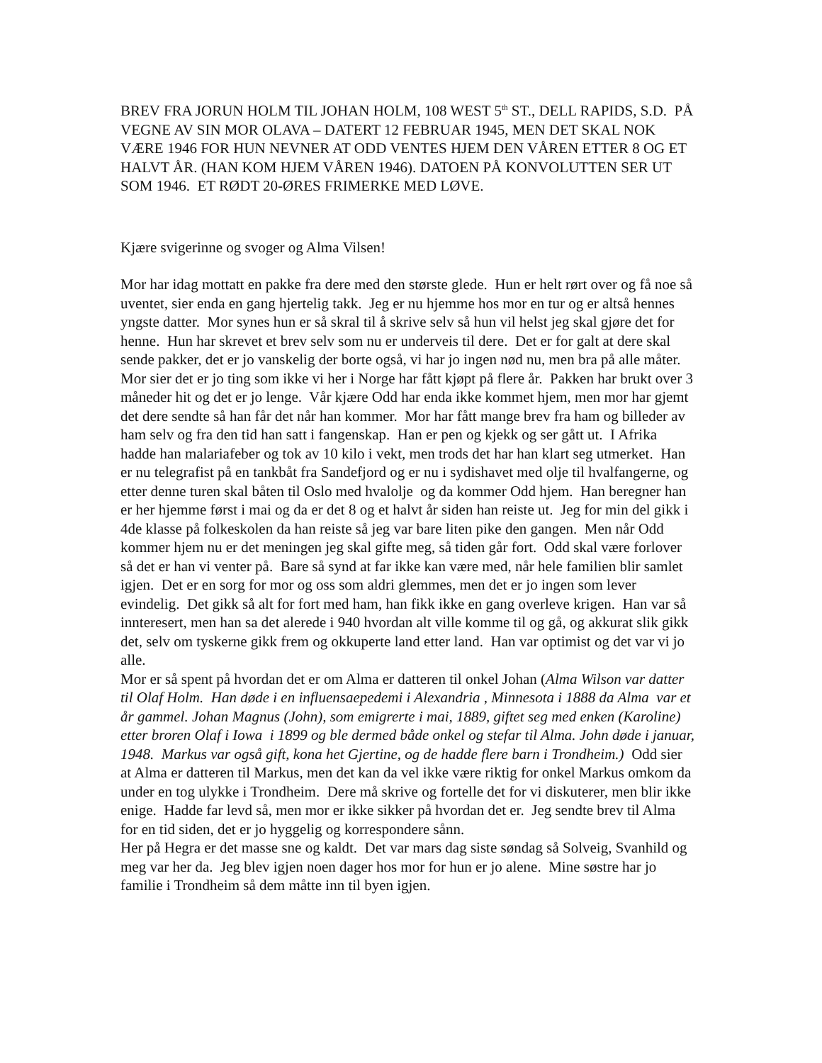BREV FRA JORUN HOLM TIL JOHAN HOLM, 108 WEST 5<sup>th</sup> ST., DELL RAPIDS, S.D. PÅ VEGNE AV SIN MOR OLAVA – DATERT 12 FEBRUAR 1945, MEN DET SKAL NOK VÆRE 1946 FOR HUN NEVNER AT ODD VENTES HJEM DEN VÅREN ETTER 8 OG ET HALVT ÅR. (HAN KOM HJEM VÅREN 1946). DATOEN PÅ KONVOLUTTEN SER UT SOM 1946. ET RØDT 20-ØRES FRIMERKE MED LØVE.
Kjære svigerinne og svoger og Alma Vilsen!
Mor har idag mottatt en pakke fra dere med den største glede. Hun er helt rørt over og få noe så uventet, sier enda en gang hjertelig takk. Jeg er nu hjemme hos mor en tur og er altså hennes yngste datter. Mor synes hun er så skral til å skrive selv så hun vil helst jeg skal gjøre det for henne. Hun har skrevet et brev selv som nu er underveis til dere. Det er for galt at dere skal sende pakker, det er jo vanskelig der borte også, vi har jo ingen nød nu, men bra på alle måter. Mor sier det er jo ting som ikke vi her i Norge har fått kjøpt på flere år. Pakken har brukt over 3 måneder hit og det er jo lenge. Vår kjære Odd har enda ikke kommet hjem, men mor har gjemt det dere sendte så han får det når han kommer. Mor har fått mange brev fra ham og billeder av ham selv og fra den tid han satt i fangenskap. Han er pen og kjekk og ser gått ut. I Afrika hadde han malariafeber og tok av 10 kilo i vekt, men trods det har han klart seg utmerket. Han er nu telegrafist på en tankbåt fra Sandefjord og er nu i sydishavet med olje til hvalfangerne, og etter denne turen skal båten til Oslo med hvalolje og da kommer Odd hjem. Han beregner han er her hjemme først i mai og da er det 8 og et halvt år siden han reiste ut. Jeg for min del gikk i 4de klasse på folkeskolen da han reiste så jeg var bare liten pike den gangen. Men når Odd kommer hjem nu er det meningen jeg skal gifte meg, så tiden går fort. Odd skal være forlover så det er han vi venter på. Bare så synd at far ikke kan være med, når hele familien blir samlet igjen. Det er en sorg for mor og oss som aldri glemmes, men det er jo ingen som lever evindelig. Det gikk så alt for fort med ham, han fikk ikke en gang overleve krigen. Han var så innteresert, men han sa det alerede i 940 hvordan alt ville komme til og gå, og akkurat slik gikk det, selv om tyskerne gikk frem og okkuperte land etter land. Han var optimist og det var vi jo alle.
Mor er så spent på hvordan det er om Alma er datteren til onkel Johan (Alma Wilson var datter til Olaf Holm. Han døde i en influensaepedemi i Alexandria , Minnesota i 1888 da Alma var et år gammel. Johan Magnus (John), som emigrerte i mai, 1889, giftet seg med enken (Karoline) etter broren Olaf i Iowa i 1899 og ble dermed både onkel og stefar til Alma. John døde i januar, 1948. Markus var også gift, kona het Gjertine, og de hadde flere barn i Trondheim.) Odd sier at Alma er datteren til Markus, men det kan da vel ikke være riktig for onkel Markus omkom da under en tog ulykke i Trondheim. Dere må skrive og fortelle det for vi diskuterer, men blir ikke enige. Hadde far levd så, men mor er ikke sikker på hvordan det er. Jeg sendte brev til Alma for en tid siden, det er jo hyggelig og korrespondere sånn.
Her på Hegra er det masse sne og kaldt. Det var mars dag siste søndag så Solveig, Svanhild og meg var her da. Jeg blev igjen noen dager hos mor for hun er jo alene. Mine søstre har jo familie i Trondheim så dem måtte inn til byen igjen.